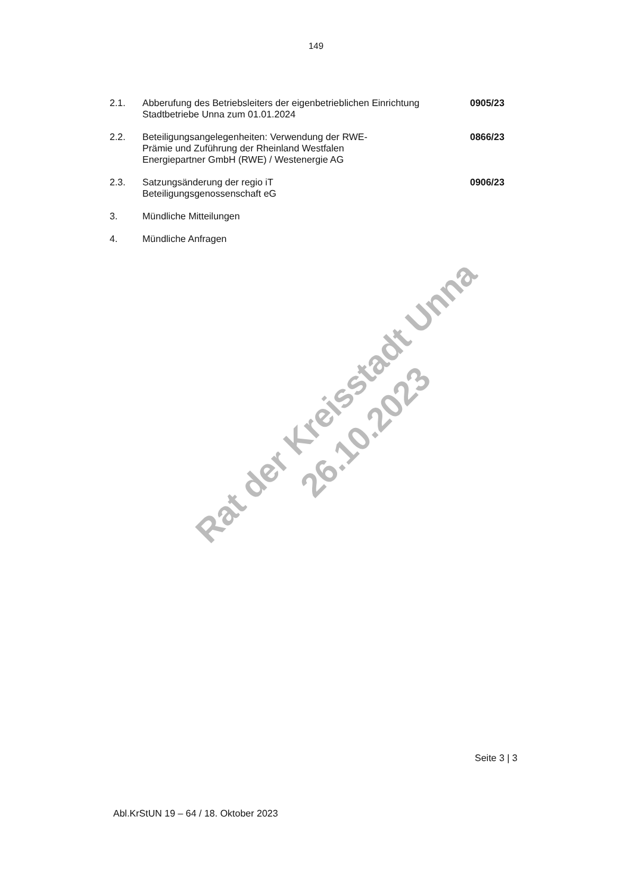149
2.1. Abberufung des Betriebsleiters der eigenbetrieblichen Einrichtung Stadtbetriebe Unna zum 01.01.2024
0905/23
2.2. Beteiligungsangelegenheiten: Verwendung der RWE-
Prämie und Zuführung der Rheinland Westfalen
Energiepartner GmbH (RWE) / Westenergie AG
0866/23
2.3. Satzungsänderung der regio iT
Beteiligungsgenossenschaft eG
0906/23
3. Mündliche Mitteilungen
4. Mündliche Anfragen
Rat der Kreisstadt Unna
26.10.2023
Seite 3 | 3
Abl.KrStUN 19 – 64 / 18. Oktober 2023